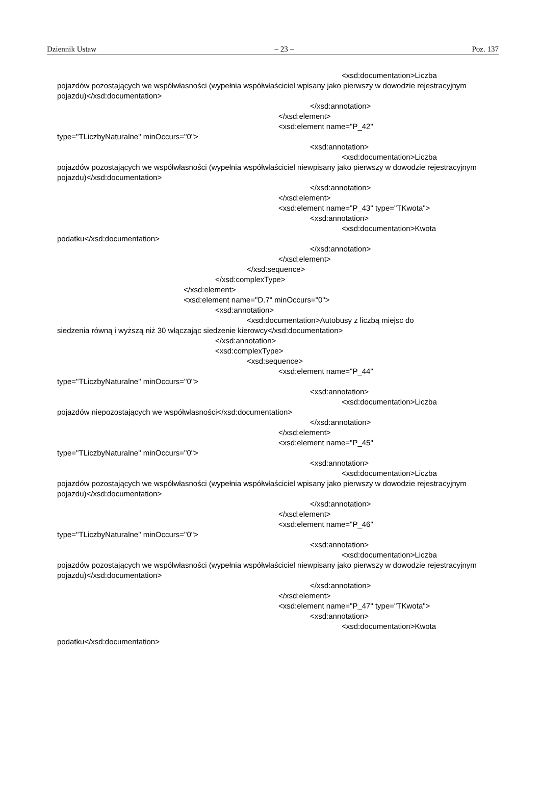Dziennik Ustaw – 23 – Poz. 137
<xsd:documentation>Liczba
pojazdów pozostających we współwłasności (wypełnia współwłaściciel wpisany jako pierwszy w dowodzie rejestracyjnym pojazdu)</xsd:documentation>
</xsd:annotation>
</xsd:element>
<xsd:element name="P_42"
type="TLiczbyNaturalne" minOccurs="0">
<xsd:annotation>
<xsd:documentation>Liczba
pojazdów pozostających we współwłasności (wypełnia współwłaściciel niewpisany jako pierwszy w dowodzie rejestracyjnym pojazdu)</xsd:documentation>
</xsd:annotation>
</xsd:element>
<xsd:element name="P_43" type="TKwota">
<xsd:annotation>
<xsd:documentation>Kwota
podatku</xsd:documentation>
</xsd:annotation>
</xsd:element>
</xsd:sequence>
</xsd:complexType>
</xsd:element>
<xsd:element name="D.7" minOccurs="0">
<xsd:annotation>
<xsd:documentation>Autobusy z liczbą miejsc do
siedzenia równą i wyższą niż 30 włączając siedzenie kierowcy</xsd:documentation>
</xsd:annotation>
<xsd:complexType>
<xsd:sequence>
<xsd:element name="P_44"
type="TLiczbyNaturalne" minOccurs="0">
<xsd:annotation>
<xsd:documentation>Liczba
pojazdów niepozostających we współwłasności</xsd:documentation>
</xsd:annotation>
</xsd:element>
<xsd:element name="P_45"
type="TLiczbyNaturalne" minOccurs="0">
<xsd:annotation>
<xsd:documentation>Liczba
pojazdów pozostających we współwłasności (wypełnia współwłaściciel wpisany jako pierwszy w dowodzie rejestracyjnym pojazdu)</xsd:documentation>
</xsd:annotation>
</xsd:element>
<xsd:element name="P_46"
type="TLiczbyNaturalne" minOccurs="0">
<xsd:annotation>
<xsd:documentation>Liczba
pojazdów pozostających we współwłasności (wypełnia współwłaściciel niewpisany jako pierwszy w dowodzie rejestracyjnym pojazdu)</xsd:documentation>
</xsd:annotation>
</xsd:element>
<xsd:element name="P_47" type="TKwota">
<xsd:annotation>
<xsd:documentation>Kwota
podatku</xsd:documentation>